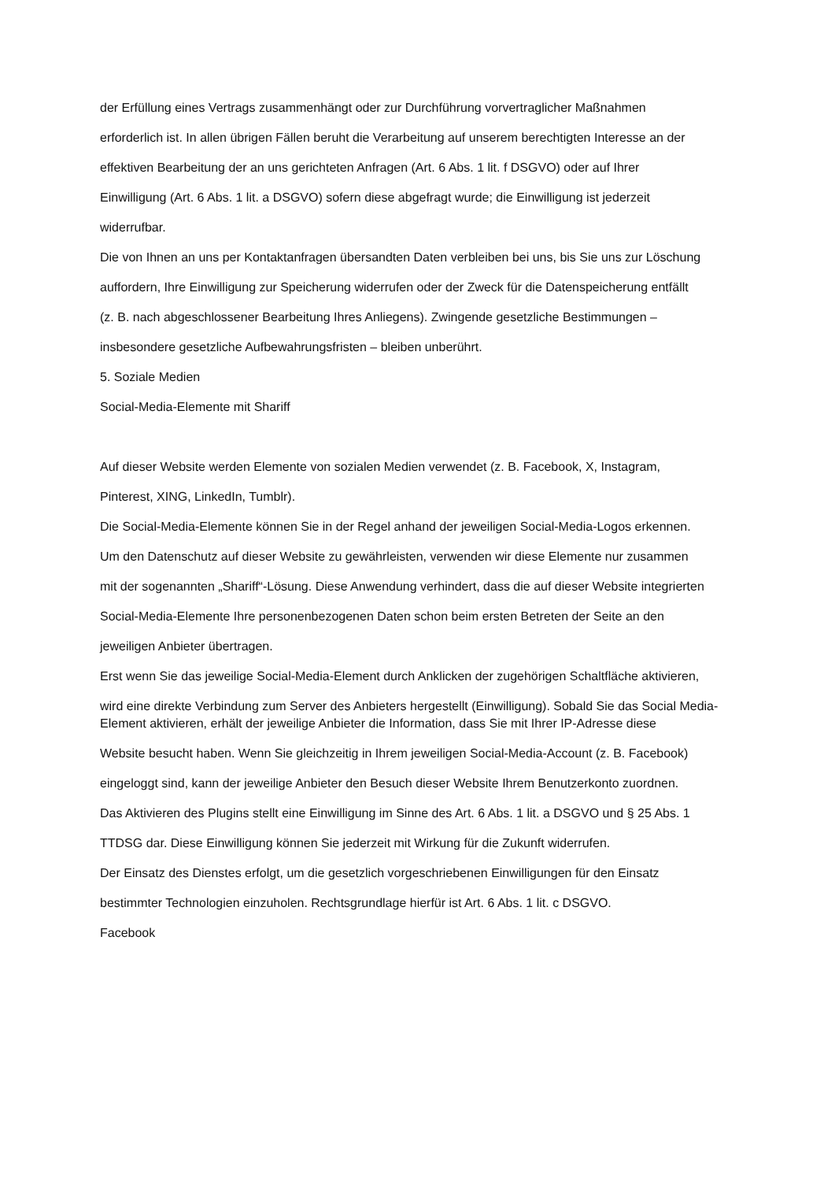der Erfüllung eines Vertrags zusammenhängt oder zur Durchführung vorvertraglicher Maßnahmen
erforderlich ist. In allen übrigen Fällen beruht die Verarbeitung auf unserem berechtigten Interesse an der
effektiven Bearbeitung der an uns gerichteten Anfragen (Art. 6 Abs. 1 lit. f DSGVO) oder auf Ihrer
Einwilligung (Art. 6 Abs. 1 lit. a DSGVO) sofern diese abgefragt wurde; die Einwilligung ist jederzeit
widerrufbar.
Die von Ihnen an uns per Kontaktanfragen übersandten Daten verbleiben bei uns, bis Sie uns zur Löschung
auffordern, Ihre Einwilligung zur Speicherung widerrufen oder der Zweck für die Datenspeicherung entfällt
(z. B. nach abgeschlossener Bearbeitung Ihres Anliegens). Zwingende gesetzliche Bestimmungen –
insbesondere gesetzliche Aufbewahrungsfristen – bleiben unberührt.
5. Soziale Medien
Social-Media-Elemente mit Shariff
Auf dieser Website werden Elemente von sozialen Medien verwendet (z. B. Facebook, X, Instagram,
Pinterest, XING, LinkedIn, Tumblr).
Die Social-Media-Elemente können Sie in der Regel anhand der jeweiligen Social-Media-Logos erkennen.
Um den Datenschutz auf dieser Website zu gewährleisten, verwenden wir diese Elemente nur zusammen
mit der sogenannten „Shariff“-Lösung. Diese Anwendung verhindert, dass die auf dieser Website integrierten
Social-Media-Elemente Ihre personenbezogenen Daten schon beim ersten Betreten der Seite an den
jeweiligen Anbieter übertragen.
Erst wenn Sie das jeweilige Social-Media-Element durch Anklicken der zugehörigen Schaltfläche aktivieren,
wird eine direkte Verbindung zum Server des Anbieters hergestellt (Einwilligung). Sobald Sie das Social Media-Element aktivieren, erhält der jeweilige Anbieter die Information, dass Sie mit Ihrer IP-Adresse diese
Website besucht haben. Wenn Sie gleichzeitig in Ihrem jeweiligen Social-Media-Account (z. B. Facebook)
eingeloggt sind, kann der jeweilige Anbieter den Besuch dieser Website Ihrem Benutzerkonto zuordnen.
Das Aktivieren des Plugins stellt eine Einwilligung im Sinne des Art. 6 Abs. 1 lit. a DSGVO und § 25 Abs. 1
TTDSG dar. Diese Einwilligung können Sie jederzeit mit Wirkung für die Zukunft widerrufen.
Der Einsatz des Dienstes erfolgt, um die gesetzlich vorgeschriebenen Einwilligungen für den Einsatz
bestimmter Technologien einzuholen. Rechtsgrundlage hierfür ist Art. 6 Abs. 1 lit. c DSGVO.
Facebook